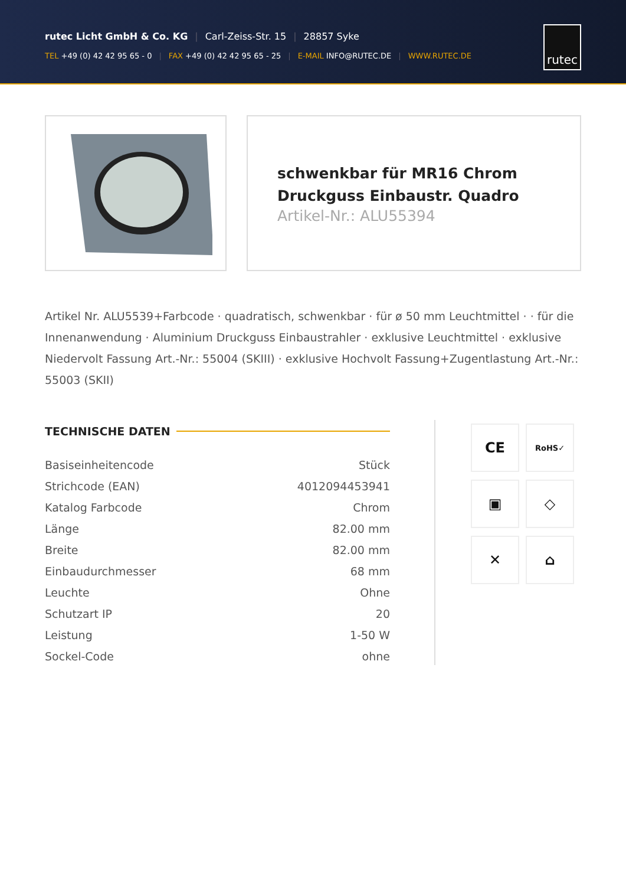rutec Licht GmbH & Co. KG | Carl-Zeiss-Str. 15 | 28857 Syke
TEL +49 (0) 42 42 95 65 - 0 | FAX +49 (0) 42 42 95 65 - 25 | E-MAIL INFO@RUTEC.DE | WWW.RUTEC.DE
rutec
schwenkbar für MR16 Chrom Druckguss Einbaustr. Quadro
Artikel-Nr.: ALU55394
Artikel Nr. ALU5539+Farbcode · quadratisch, schwenkbar · für ø 50 mm Leuchtmittel · · für die Innenanwendung · Aluminium Druckguss Einbaustrahler · exklusive Leuchtmittel · exklusive Niedervolt Fassung Art.-Nr.: 55004 (SKIII) · exklusive Hochvolt Fassung+Zugentlastung Art.-Nr.: 55003 (SKII)
TECHNISCHE DATEN
| Basiseinheitencode | Stück |
| Strichcode (EAN) | 4012094453941 |
| Katalog Farbcode | Chrom |
| Länge | 82.00 mm |
| Breite | 82.00 mm |
| Einbaudurchmesser | 68 mm |
| Leuchte | Ohne |
| Schutzart IP | 20 |
| Leistung | 1-50 W |
| Sockel-Code | ohne |
CE
RoHS✓
▣
◇
✕
⌂